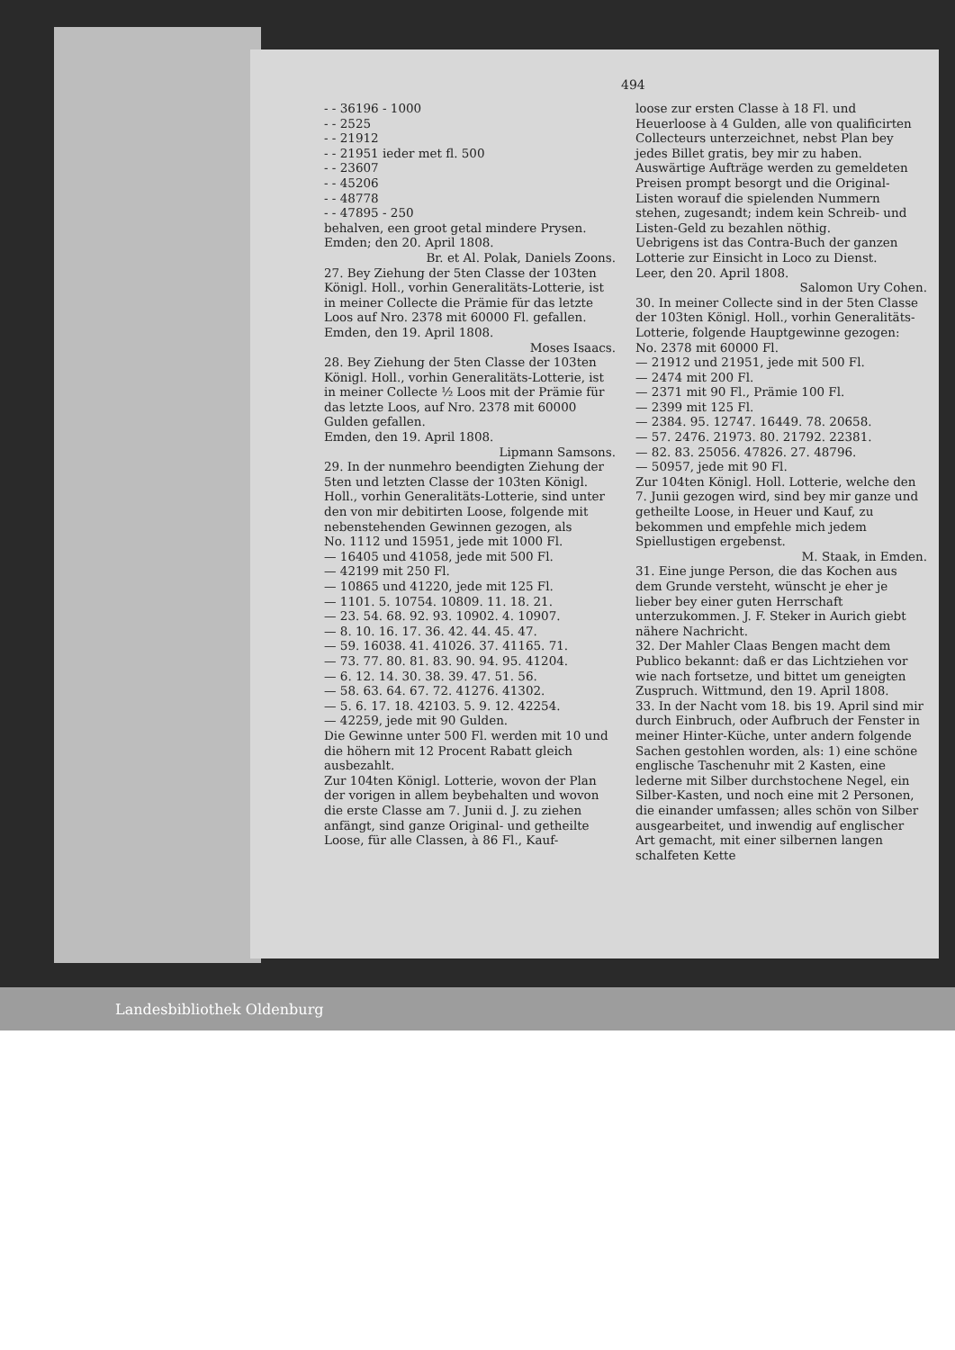494
- - 36196 - 1000
- - 2525
- - 21912
- - 21951 ieder met fl. 500
- - 23607
- - 45206
- - 48778
- - 47895 - 250
behalven, een groot getal mindere Prysen.
Emden; den 20. April 1808.
Br. et Al. Polak, Daniels Zoons.
27. Bey Ziehung der 5ten Classe der 103ten Königl. Holl., vorhin Generalitäts-Lotterie, ist in meiner Collecte die Prämie für das letzte Loos auf Nro. 2378 mit 60000 Fl. gefallen.
Emden, den 19. April 1808.
Moses Isaacs.
28. Bey Ziehung der 5ten Classe der 103ten Königl. Holl., vorhin Generalitäts-Lotterie, ist in meiner Collecte ½ Loos mit der Prämie für das letzte Loos, auf Nro. 2378 mit 60000 Gulden gefallen.
Emden, den 19. April 1808.
Lipmann Samsons.
29. In der nunmehro beendigten Ziehung der 5ten und letzten Classe der 103ten Königl. Holl., vorhin Generalitäts-Lotterie, sind unter den von mir debitirten Loose, folgende mit nebenstehenden Gewinnen gezogen, als
No. 1112 und 15951, jede mit 1000 Fl.
— 16405 und 41058, jede mit 500 Fl.
— 42199 mit 250 Fl.
— 10865 und 41220, jede mit 125 Fl.
— 1101. 5. 10754. 10809. 11. 18. 21.
— 23. 54. 68. 92. 93. 10902. 4. 10907.
— 8. 10. 16. 17. 36. 42. 44. 45. 47.
— 59. 16038. 41. 41026. 37. 41165. 71.
— 73. 77. 80. 81. 83. 90. 94. 95. 41204.
— 6. 12. 14. 30. 38. 39. 47. 51. 56.
— 58. 63. 64. 67. 72. 41276. 41302.
— 5. 6. 17. 18. 42103. 5. 9. 12. 42254.
— 42259, jede mit 90 Gulden.
Die Gewinne unter 500 Fl. werden mit 10 und die höhern mit 12 Procent Rabatt gleich ausbezahlt.
Zur 104ten Königl. Lotterie, wovon der Plan der vorigen in allem beybehalten und wovon die erste Classe am 7. Junii d. J. zu ziehen anfängt, sind ganze Original- und getheilte Loose, für alle Classen, à 86 Fl., Kauf-
loose zur ersten Classe à 18 Fl. und Heuerloose à 4 Gulden, alle von qualificirten Collecteurs unterzeichnet, nebst Plan bey jedes Billet gratis, bey mir zu haben.
Auswärtige Aufträge werden zu gemeldeten Preisen prompt besorgt und die Original-Listen worauf die spielenden Nummern stehen, zugesandt; indem kein Schreib- und Listen-Geld zu bezahlen nöthig.
Uebrigens ist das Contra-Buch der ganzen Lotterie zur Einsicht in Loco zu Dienst.
Leer, den 20. April 1808.
Salomon Ury Cohen.
30. In meiner Collecte sind in der 5ten Classe der 103ten Königl. Holl., vorhin Generalitäts-Lotterie, folgende Hauptgewinne gezogen:
No. 2378 mit 60000 Fl.
— 21912 und 21951, jede mit 500 Fl.
— 2474 mit 200 Fl.
— 2371 mit 90 Fl., Prämie 100 Fl.
— 2399 mit 125 Fl.
— 2384. 95. 12747. 16449. 78. 20658.
— 57. 2476. 21973. 80. 21792. 22381.
— 82. 83. 25056. 47826. 27. 48796.
— 50957, jede mit 90 Fl.
Zur 104ten Königl. Holl. Lotterie, welche den 7. Junii gezogen wird, sind bey mir ganze und getheilte Loose, in Heuer und Kauf, zu bekommen und empfehle mich jedem Spiellustigen ergebenst.
M. Staak, in Emden.
31. Eine junge Person, die das Kochen aus dem Grunde versteht, wünscht je eher je lieber bey einer guten Herrschaft unterzukommen. J. F. Steker in Aurich giebt nähere Nachricht.
32. Der Mahler Claas Bengen macht dem Publico bekannt: daß er das Lichtziehen vor wie nach fortsetze, und bittet um geneigten Zuspruch. Wittmund, den 19. April 1808.
33. In der Nacht vom 18. bis 19. April sind mir durch Einbruch, oder Aufbruch der Fenster in meiner Hinter-Küche, unter andern folgende Sachen gestohlen worden, als: 1) eine schöne englische Taschenuhr mit 2 Kasten, eine lederne mit Silber durchstochene Negel, ein Silber-Kasten, und noch eine mit 2 Personen, die einander umfassen; alles schön von Silber ausgearbeitet, und inwendig auf englischer Art gemacht, mit einer silbernen langen schalfeten Kette
Landesbibliothek Oldenburg